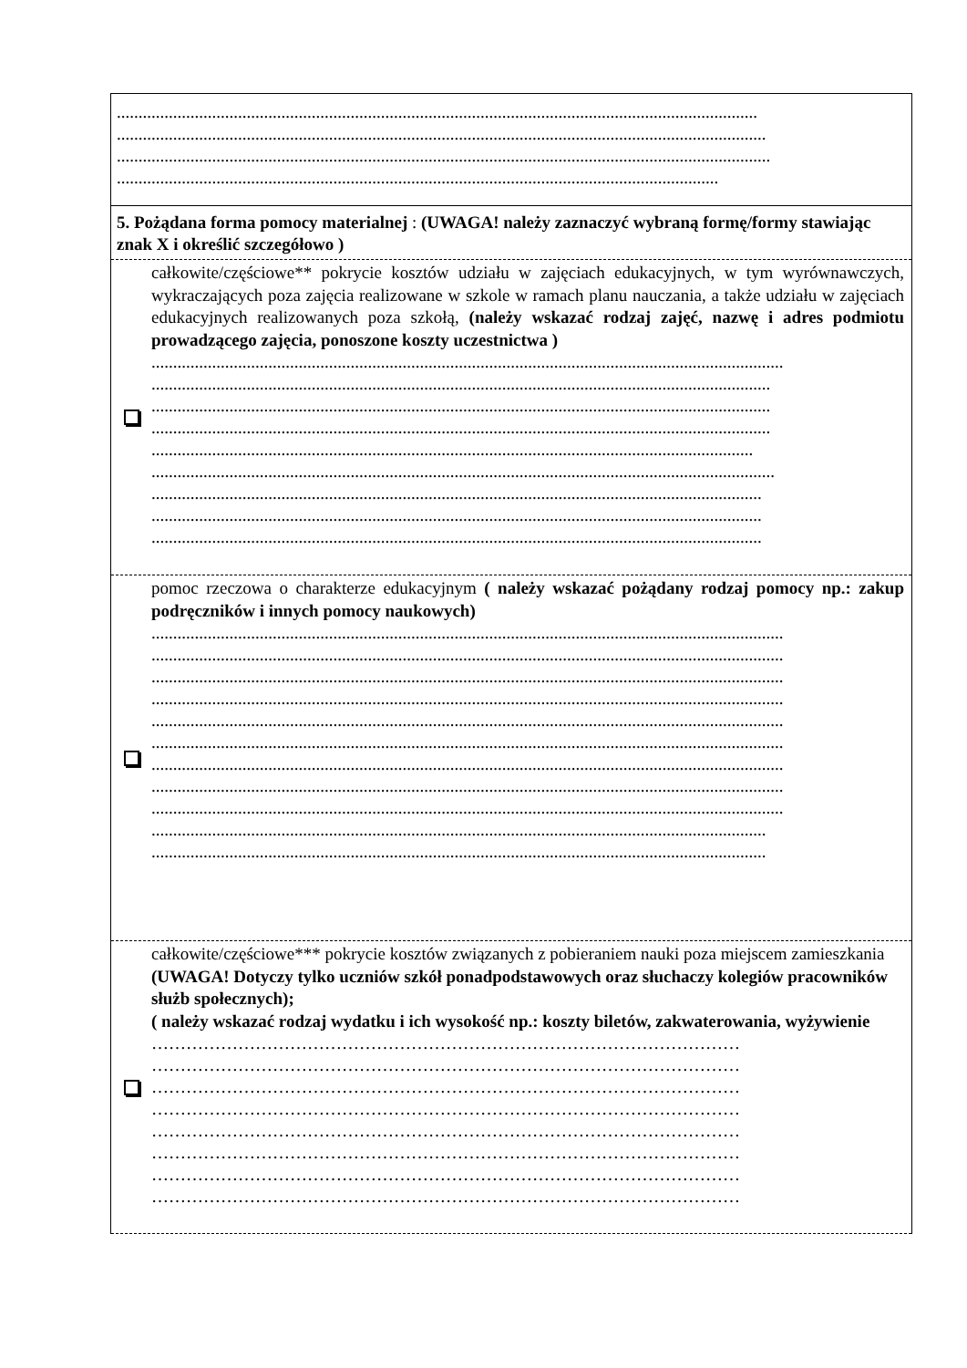....................................................................................................................................................
......................................................................................................................................................
.......................................................................................................................................................
...........................................................................................................................................
5. Pożądana forma pomocy materialnej : (UWAGA! należy zaznaczyć wybraną formę/formy stawiając znak X i określić szczegółowo )
całkowite/częściowe** pokrycie kosztów udziału w zajęciach edukacyjnych, w tym wyrównawczych, wykraczających poza zajęcia realizowane w szkole w ramach planu nauczania, a także udziału w zajęciach edukacyjnych realizowanych poza szkołą, (należy wskazać rodzaj zajęć, nazwę i adres podmiotu prowadzącego zajęcia, ponoszone koszty uczestnictwa )
..................................................................................................................................................
...............................................................................................................................................
...............................................................................................................................................
...............................................................................................................................................
...........................................................................................................................................
................................................................................................................................................
.............................................................................................................................................
.............................................................................................................................................
.............................................................................................................................................
pomoc rzeczowa o charakterze edukacyjnym ( należy wskazać pożądany rodzaj pomocy np.: zakup podręczników i innych pomocy naukowych)
..................................................................................................................................................
..................................................................................................................................................
..................................................................................................................................................
..................................................................................................................................................
..................................................................................................................................................
..................................................................................................................................................
..................................................................................................................................................
..................................................................................................................................................
..................................................................................................................................................
..............................................................................................................................................
..............................................................................................................................................
całkowite/częściowe*** pokrycie kosztów związanych z pobieraniem nauki poza miejscem zamieszkania (UWAGA! Dotyczy tylko uczniów szkół ponadpodstawowych oraz słuchaczy kolegiów pracowników służb społecznych);
( należy wskazać rodzaj wydatku i ich wysokość np.: koszty biletów, zakwaterowania, wyżywienie
…………………………………………………………………………………………
…………………………………………………………………………………………
…………………………………………………………………………………………
…………………………………………………………………………………………
…………………………………………………………………………………………
…………………………………………………………………………………………
…………………………………………………………………………………………
…………………………………………………………………………………………